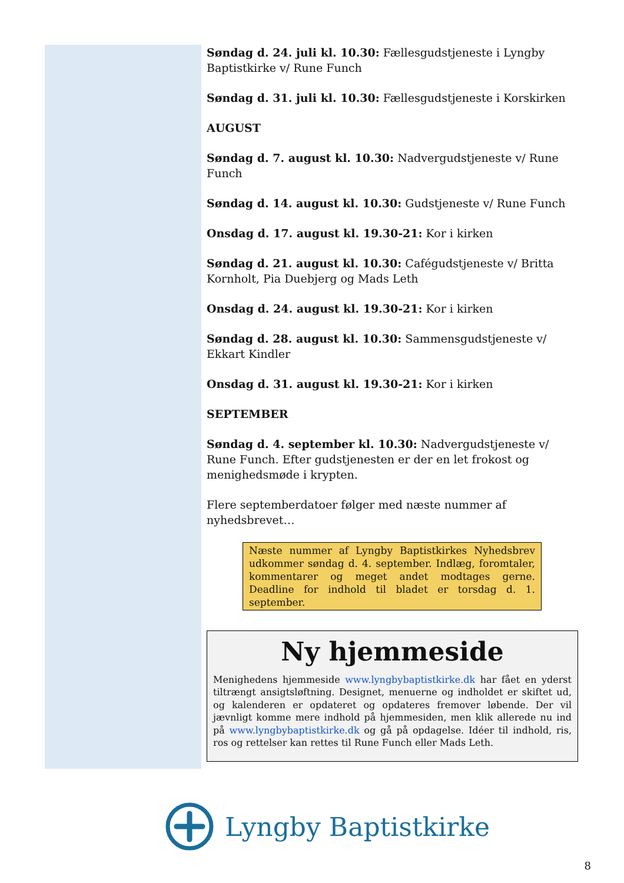Søndag d. 24. juli kl. 10.30: Fællesgudstjeneste i Lyngby Baptistkirke v/ Rune Funch
Søndag d. 31. juli kl. 10.30: Fællesgudstjeneste i Korskirken
AUGUST
Søndag d. 7. august kl. 10.30: Nadvergudstjeneste v/ Rune Funch
Søndag d. 14. august kl. 10.30: Gudstjeneste v/ Rune Funch
Onsdag d. 17. august kl. 19.30-21: Kor i kirken
Søndag d. 21. august kl. 10.30: Cafégudstjeneste v/ Britta Kornholt, Pia Duebjerg og Mads Leth
Onsdag d. 24. august kl. 19.30-21: Kor i kirken
Søndag d. 28. august kl. 10.30: Sammensgudstjeneste v/ Ekkart Kindler
Onsdag d. 31. august kl. 19.30-21: Kor i kirken
SEPTEMBER
Søndag d. 4. september kl. 10.30: Nadvergudstjeneste v/ Rune Funch. Efter gudstjenesten er der en let frokost og menighedsmøde i krypten.
Flere septemberdatoer følger med næste nummer af nyhedsbrevet…
Næste nummer af Lyngby Baptistkirkes Nyhedsbrev udkommer søndag d. 4. september. Indlæg, foromtaler, kommentarer og meget andet modtages gerne. Deadline for indhold til bladet er torsdag d. 1. september.
Ny hjemmeside
Menighedens hjemmeside www.lyngbybaptistkirke.dk har fået en yderst tiltrængt ansigtsløftning. Designet, menuerne og indholdet er skiftet ud, og kalenderen er opdateret og opdateres fremover løbende. Der vil jævnligt komme mere indhold på hjemmesiden, men klik allerede nu ind på www.lyngbybaptistkirke.dk og gå på opdagelse. Idéer til indhold, ris, ros og rettelser kan rettes til Rune Funch eller Mads Leth.
Lyngby Baptistkirke
8